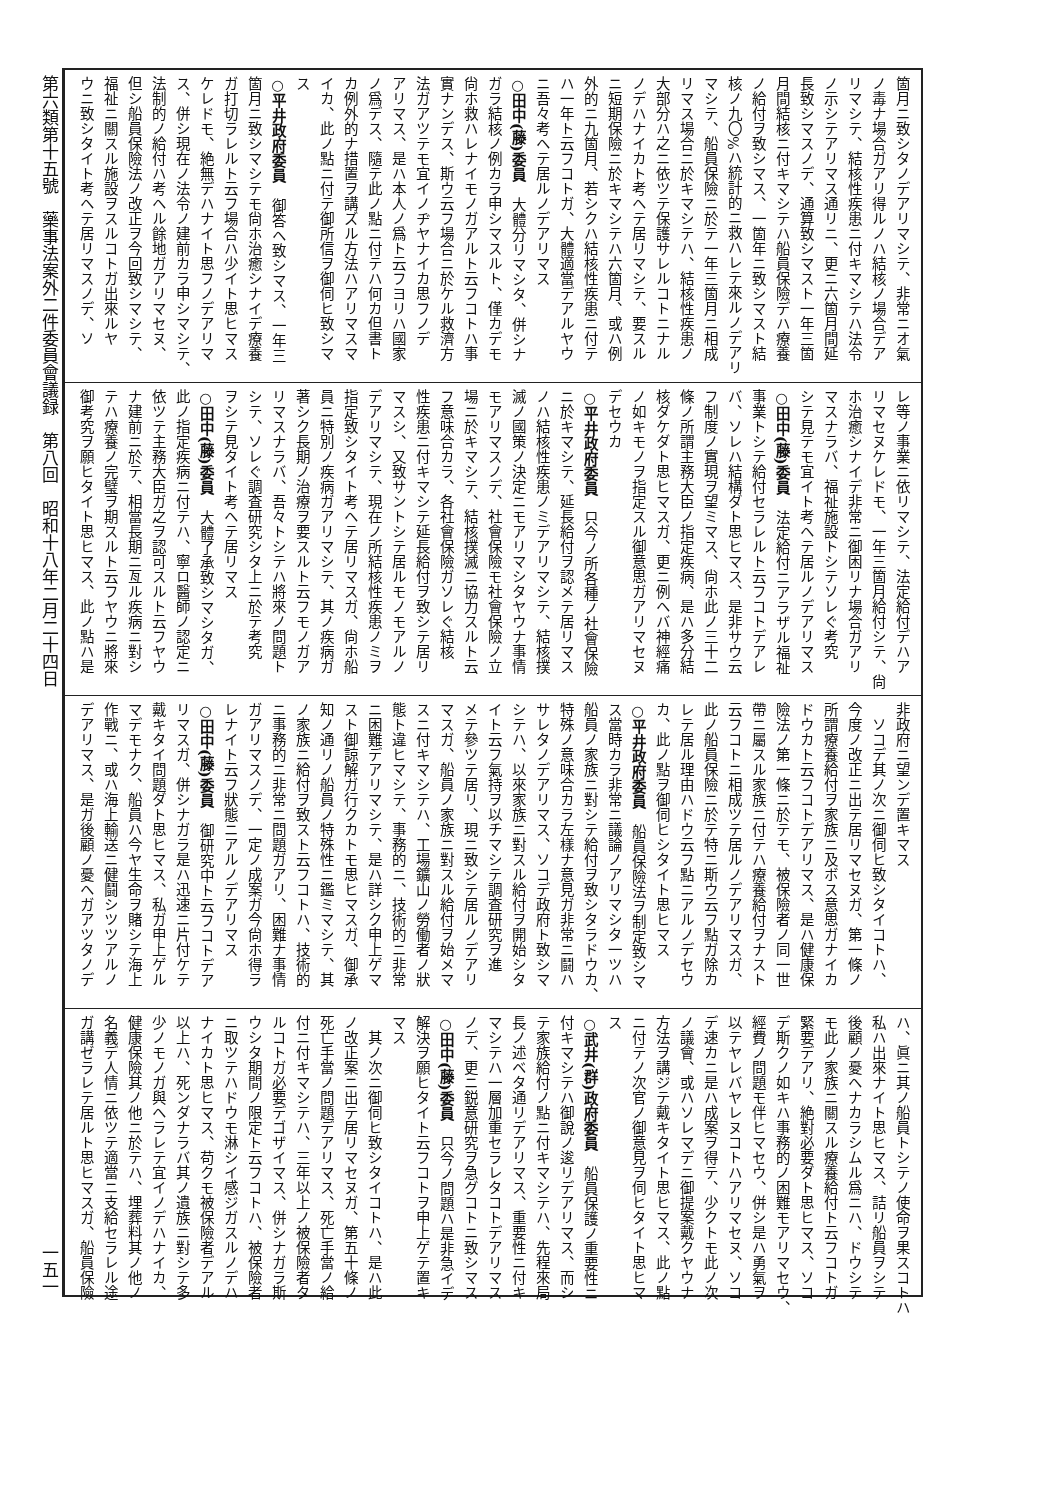第六類第十五號　藥事法案外二件委員會議録　第八回　昭和十八年二月二十四日 一五一
箇月ニ致シタノデアリマシテ、非常ニオ氣
ノ毒ナ場合ガアリ得ルノハ結核ノ場合デア
リマシテ、結核性疾患ニ付キマシテハ法令
ノ示シテアリマス通リニ、更ニ六箇月間延
長致シマスノデ、通算致シマスト一年三箇
月間結核ニ付キマシテハ船員保險デハ療養
ノ給付ヲ致シマス、一箇年ニ致シマスト結
核ノ九〇%ハ統計的ニ救ハレテ來ルノデアリ
マシテ、船員保險ニ於テ一年三箇月ニ相成
リマス場合ニ於キマシテハ、結核性疾患ノ
大部分ハ之ニ依ツテ保護サレルコトニナル
ノデハナイカト考ヘテ居リマシテ、要スル
ニ短期保險ニ於キマシテハ六箇月、或ハ例
外的ニ九箇月、若シクハ結核性疾患ニ付テ
ハ一年ト云フコトガ、大體適當デアルヤウ
ニ吾々考ヘテ居ルノデアリマス
○田中(藤)委員　大體分リマシタ、併シナ
ガラ結核ノ例カラ申シマスルト、僅カデモ
尙ホ救ハレナイモノガアルト云フコトハ事
實ナンデス、斯ウ云フ場合ニ於ケル救濟方
法ガアツテモ宜イノヂヤナイカ思フノデ
アリマス、是ハ本人ノ爲ト云フヨリハ國家
ノ爲デス、隨テ此ノ點ニ付テハ何カ但書ト
カ例外的ナ措置ヲ講ズル方法ハアリマスマ
イカ、此ノ點ニ付テ御所信ヲ御伺ヒ致シマ
ス
○平井政府委員　御答ヘ致シマス、一年三
箇月ニ致シマシテモ尙ホ治癒シナイデ療養
ガ打切ラレルト云フ場合ハ少イト思ヒマス
ケレドモ、絶無デハナイト思フノデアリマ
ス、併シ現在ノ法令ノ建前カラ申シマシテ、
法制的ノ給付ハ考ヘル餘地ガアリマセヌ、
但シ船員保險法ノ改正ヲ今回致シマシテ、
福祉ニ關スル施設ヲスルコトガ出來ルヤ
ウニ致シタイト考ヘテ居リマスノデ、ソ
レ等ノ事業ニ依リマシテ、法定給付デハア
リマセヌケレドモ、一年三箇月給付シテ、尙
ホ治癒シナイデ非常ニ御困リナ場合ガアリ
マスナラバ、福祉施設トシテソレぐ考究
シテ見テモ宜イト考ヘテ居ルノデアリマス
○田中(藤)委員　法定給付ニアラザル福祉
事業トシテ給付セラレルト云フコトデアレ
バ、ソレハ結構ダト思ヒマス、是非サウ云
フ制度ノ實現ヲ望ミマス、尙ホ此ノ三十二
條ノ所謂主務大臣ノ指定疾病、是ハ多分結
核ダケダト思ヒマスガ、更ニ例ヘバ神經痛
ノ如キモノヲ指定スル御意思ガアリマセヌ
デセウカ
○平井政府委員　只今ノ所各種ノ社會保險
ニ於キマシテ、延長給付ヲ認メテ居リマス
ノハ結核性疾患ノミデアリマシテ、結核撲
滅ノ國策ノ決定ニモアリマシタヤウナ事情
モアリマスノデ、社會保險モ社會保險ノ立
場ニ於キマシテ、結核撲滅ニ協力スルト云
フ意味合カラ、各社會保險ガソレぐ結核
性疾患ニ付キマシテ延長給付ヲ致シテ居リ
マスシ、又致サントシテ居ルモノモアルノ
デアリマシテ、現在ノ所結核性疾患ノミヲ
指定致シタイト考ヘテ居リマスガ、尙ホ船
員ニ特別ノ疾病ガアリマシテ、其ノ疾病ガ
著シク長期ノ治療ヲ要スルト云フモノガア
リマスナラバ、吾々トシテハ將來ノ問題ト
シテ、ソレぐ調査研究シタ上ニ於テ考究
ヲシテ見タイト考ヘテ居リマス
○田中(藤)委員　大體了承致シマシタガ、
此ノ指定疾病ニ付テハ、寧ロ醫師ノ認定ニ
依ツテ主務大臣ガ之ヲ認可スルト云フヤウ
ナ建前ニ於テ、相當長期ニ亙ル疾病ニ對シ
テハ療養ノ完璧ヲ期スルト云フヤウニ將來
御考究ヲ願ヒタイト思ヒマス、此ノ點ハ是
非政府ニ望ンデ置キマス
　ソコデ其ノ次ニ御伺ヒ致シタイコトハ、
今度ノ改正ニ出テ居リマセヌガ、第一條ノ
所謂療養給付ヲ家族ニ及ボス意思ガナイカ
ドウカト云フコトデアリマス、是ハ健康保
險法ノ第一條ニ於テモ、被保險者ノ同一世
帶ニ屬スル家族ニ付テハ療養給付ヲナスト
云フコトニ相成ツテ居ルノデアリマスガ、
此ノ船員保險ニ於テ特ニ斯ウ云フ點ガ除カ
レテ居ル理由ハドウ云フ點ニアルノデセウ
カ、此ノ點ヲ御伺ヒシタイト思ヒマス
○平井政府委員　船員保險法ヲ制定致シマ
ス當時カラ非常ニ議論ノアリマシタ一ツハ
船員ノ家族ニ對シテ給付ヲ致シタラドウカ、
特殊ノ意味合カラ左樣ナ意見ガ非常ニ鬪ハ
サレタノデアリマス、ソコデ政府ト致シマ
シテハ、以來家族ニ對スル給付ヲ開始シタ
イト云フ氣持ヲ以チマシテ調査研究ヲ進
メテ參ツテ居リ、現ニ致シテ居ルノデアリ
マスガ、船員ノ家族ニ對スル給付ヲ始メマ
スニ付キマシテハ、工場鑛山ノ勞働者ノ狀
態ト違ヒマシテ、事務的ニ、技術的ニ非常
ニ困難デアリマシテ、是ハ詳シク申上ゲマ
スト御諒解ガ行クカトモ思ヒマスガ、御承
知ノ通リノ船員ノ特殊性ニ鑑ミマシテ、其
ノ家族ニ給付ヲ致スト云フコトハ、技術的
ニ事務的ニ非常ニ問題ガアリ、困難ナ事情
ガアリマスノデ、一定ノ成案ガ今尙ホ得ラ
レナイト云フ狀態ニアルノデアリマス
○田中(藤)委員　御研究中ト云フコトデア
リマスガ、併シナガラ是ハ迅速ニ片付ケテ
戴キタイ問題ダト思ヒマス、私ガ申上ゲル
マデモナク、船員ハ今ヤ生命ヲ賭シテ海上
作戰ニ、或ハ海上輸送ニ健鬪シツツアルノ
デアリマス、是ガ後顧ノ憂ヘガアツタノデ
ハ、眞ニ其ノ船員トシテノ使命ヲ果スコトハ
私ハ出來ナイト思ヒマス、詰リ船員ヲシテ
後顧ノ憂ヘナカラシムル爲ニハ、ドウシテ
モ此ノ家族ニ關スル療養給付ト云フコトガ
緊要デアリ、絶對必要ダト思ヒマス、ソコ
デ斯クノ如キハ事務的ノ困難モアリマセウ、
經費ノ問題モ伴ヒマセウ、併シ是ハ勇氣ヲ
以テヤレバヤレヌコトハアリマセヌ、ソコ
デ速カニ是ハ成案ヲ得テ、少クトモ此ノ次
ノ議會、或ハソレマデニ御提案戴クヤウナ
方法ヲ講ジテ戴キタイト思ヒマス、此ノ點
ニ付テノ次官ノ御意見ヲ伺ヒタイト思ヒマ
ス
○武井(群)政府委員　船員保護ノ重要性ニ
付キマシテハ御說ノ逡リデアリマス、而シ
テ家族給付ノ點ニ付キマシテハ、先程來局
長ノ述ベタ通リデアリマス、重要性ニ付キ
マシテハ一層加重セラレタコトデアリマス
ノデ、更ニ鋭意研究ヲ急グコトニ致シマス
○田中(藤)委員　只今ノ問題ハ是非急イデ
解決ヲ願ヒタイト云フコトヲ申上ゲテ置キ
マス
　其ノ次ニ御伺ヒ致シタイコトハ、是ハ此
ノ改正案ニ出テ居リマセヌガ、第五十條ノ
死亡手當ノ問題デアリマス、死亡手當ノ給
付ニ付キマシテハ、三年以上ノ被保險者タ
ルコトガ必要デゴザイマス、併シナガラ斯
ウシタ期間ノ限定ト云フコトハ、被保險者
ニ取ツテハドウモ淋シイ感ジガスルノデハ
ナイカト思ヒマス、苟クモ被保險者デアル
以上ハ、死ンダナラバ其ノ遺族ニ對シテ多
少ノモノガ與ヘラレテ宜イノデハナイカ、
健康保險其ノ他ニ於テハ、埋葬料其ノ他ノ
名義デ人情ニ依ツテ適當ニ支給セラレル途
ガ講ゼラレテ居ルト思ヒマスガ、船員保險